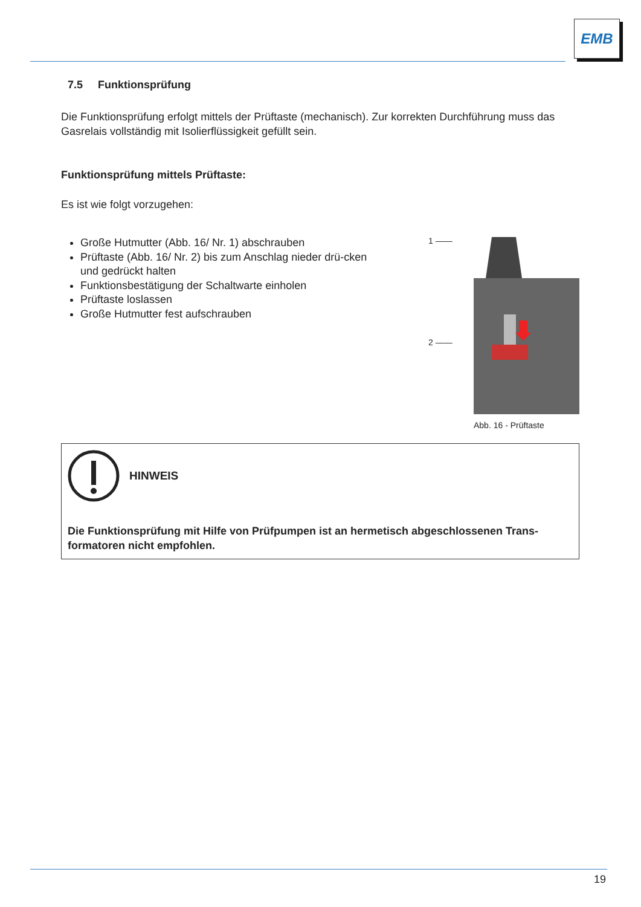EMB
7.5 Funktionsprüfung
Die Funktionsprüfung erfolgt mittels der Prüftaste (mechanisch). Zur korrekten Durchführung muss das Gasrelais vollständig mit Isolierflüssigkeit gefüllt sein.
Funktionsprüfung mittels Prüftaste:
Es ist wie folgt vorzugehen:
Große Hutmutter (Abb. 16/ Nr. 1) abschrauben
Prüftaste (Abb. 16/ Nr. 2) bis zum Anschlag nieder drü-cken und gedrückt halten
Funktionsbestätigung der Schaltwarte einholen
Prüftaste loslassen
Große Hutmutter fest aufschrauben
1 ——
2 ——
Abb. 16 - Prüftaste
HINWEIS
Die Funktionsprüfung mit Hilfe von Prüfpumpen ist an hermetisch abgeschlossenen Trans-formatoren nicht empfohlen.
19